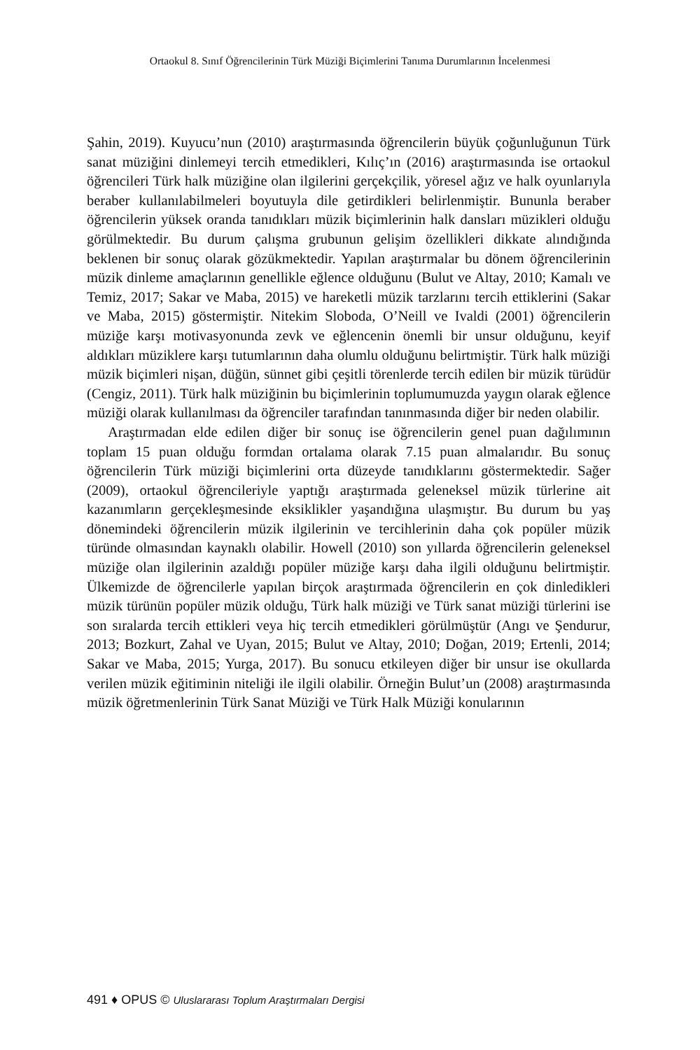Ortaokul 8. Sınıf Öğrencilerinin Türk Müziği Biçimlerini Tanıma Durumlarının İncelenmesi
Şahin, 2019). Kuyucu’nun (2010) araştırmasında öğrencilerin büyük çoğunluğunun Türk sanat müziğini dinlemeyi tercih etmedikleri, Kılıç’ın (2016) araştırmasında ise ortaokul öğrencileri Türk halk müziğine olan ilgilerini gerçekçilik, yöresel ağız ve halk oyunlarıyla beraber kullanılabilmeleri boyutuyla dile getirdikleri belirlenmiştir. Bununla beraber öğrencilerin yüksek oranda tanıdıkları müzik biçimlerinin halk dansları müzikleri olduğu görülmektedir. Bu durum çalışma grubunun gelişim özellikleri dikkate alındığında beklenen bir sonuç olarak gözükmektedir. Yapılan araştırmalar bu dönem öğrencilerinin müzik dinleme amaçlarının genellikle eğlence olduğunu (Bulut ve Altay, 2010; Kamalı ve Temiz, 2017; Sakar ve Maba, 2015) ve hareketli müzik tarzlarını tercih ettiklerini (Sakar ve Maba, 2015) göstermiştir. Nitekim Sloboda, O’Neill ve Ivaldi (2001) öğrencilerin müziğe karşı motivasyonunda zevk ve eğlencenin önemli bir unsur olduğunu, keyif aldıkları müziklere karşı tutumlarının daha olumlu olduğunu belirtmiştir. Türk halk müziği müzik biçimleri nişan, düğün, sünnet gibi çeşitli törenlerde tercih edilen bir müzik türüdür (Cengiz, 2011). Türk halk müziğinin bu biçimlerinin toplumumuzda yaygın olarak eğlence müziği olarak kullanılması da öğrenciler tarafından tanınmasında diğer bir neden olabilir.
Araştırmadan elde edilen diğer bir sonuç ise öğrencilerin genel puan dağılımının toplam 15 puan olduğu formdan ortalama olarak 7.15 puan almalarıdır. Bu sonuç öğrencilerin Türk müziği biçimlerini orta düzeyde tanıdıklarını göstermektedir. Sağer (2009), ortaokul öğrencileriyle yaptığı araştırmada geleneksel müzik türlerine ait kazanımların gerçekleşmesinde eksiklikler yaşandığına ulaşmıştır. Bu durum bu yaş dönemindeki öğrencilerin müzik ilgilerinin ve tercihlerinin daha çok popüler müzik türünde olmasından kaynaklı olabilir. Howell (2010) son yıllarda öğrencilerin geleneksel müziğe olan ilgilerinin azaldığı popüler müziğe karşı daha ilgili olduğunu belirtmiştir. Ülkemizde de öğrencilerle yapılan birçok araştırmada öğrencilerin en çok dinledikleri müzik türünün popüler müzik olduğu, Türk halk müziği ve Türk sanat müziği türlerini ise son sıralarda tercih ettikleri veya hiç tercih etmedikleri görülmüştür (Angı ve Şendurur, 2013; Bozkurt, Zahal ve Uyan, 2015; Bulut ve Altay, 2010; Doğan, 2019; Ertenli, 2014; Sakar ve Maba, 2015; Yurga, 2017). Bu sonucu etkileyen diğer bir unsur ise okullarda verilen müzik eğitiminin niteliği ile ilgili olabilir. Örneğin Bulut’un (2008) araştırmasında müzik öğretmenlerinin Türk Sanat Müziği ve Türk Halk Müziği konularının
491 ♦ OPUS © Uluslararası Toplum Araştırmaları Dergisi